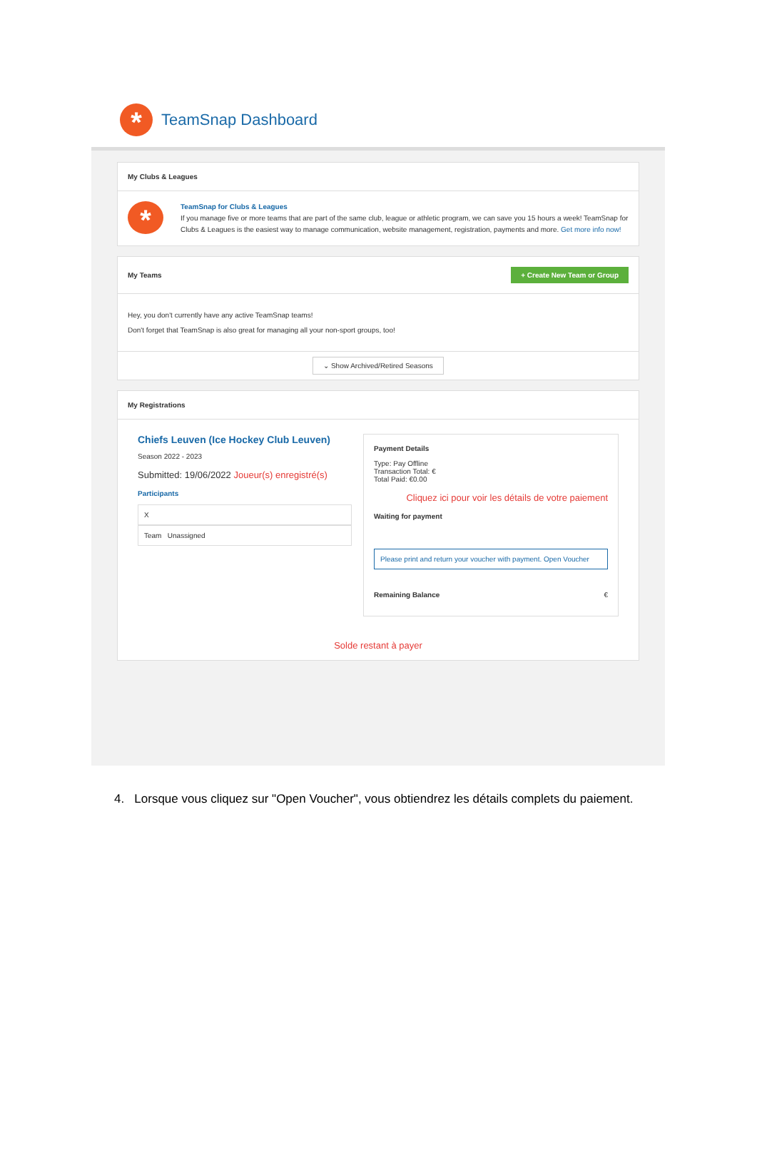*
TeamSnap Dashboard
My Clubs & Leagues
*
TeamSnap for Clubs & Leagues
If you manage five or more teams that are part of the same club, league or athletic program, we can save you 15 hours a week! TeamSnap for Clubs & Leagues is the easiest way to manage communication, website management, registration, payments and more. Get more info now!
My Teams + Create New Team or Group
Hey, you don't currently have any active TeamSnap teams!
Don't forget that TeamSnap is also great for managing all your non-sport groups, too!
⌄ Show Archived/Retired Seasons
My Registrations
Chiefs Leuven (Ice Hockey Club Leuven)
Season 2022 - 2023
Submitted: 19/06/2022 Joueur(s) enregistré(s)
Participants
X
Team Unassigned
Payment Details
Type: Pay Offline
Transaction Total: €
Total Paid: €0.00
Cliquez ici pour voir les détails de votre paiement
Waiting for payment
Please print and return your voucher with payment. Open Voucher
Remaining Balance €
Solde restant à payer
4. Lorsque vous cliquez sur "Open Voucher", vous obtiendrez les détails complets du paiement.